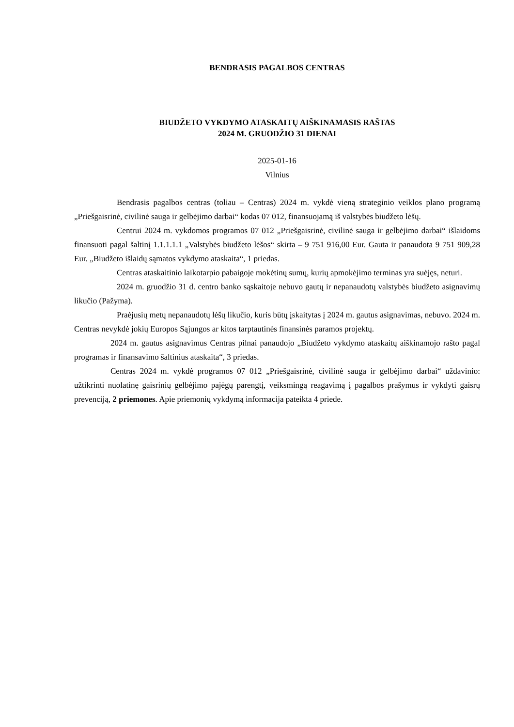BENDRASIS PAGALBOS CENTRAS
BIUDŽETO VYKDYMO ATASKAITŲ AIŠKINAMASIS RAŠTAS
2024 M. GRUODŽIO 31 DIENAI
2025-01-16
Vilnius
Bendrasis pagalbos centras (toliau – Centras) 2024 m. vykdė vieną strateginio veiklos plano programą „Priešgaisrinė, civilinė sauga ir gelbėjimo darbai“ kodas 07 012, finansuojamą iš valstybės biudžeto lėšų.
Centrui 2024 m. vykdomos programos 07 012 „Priešgaisrinė, civilinė sauga ir gelbėjimo darbai“ išlaidoms finansuoti pagal šaltinį 1.1.1.1.1 „Valstybės biudžeto lėšos“ skirta – 9 751 916,00 Eur. Gauta ir panaudota 9 751 909,28 Eur. „Biudžeto išlaidų sąmatos vykdymo ataskaita“, 1 priedas.
Centras ataskaitinio laikotarpio pabaigoje mokėtinų sumų, kurių apmokėjimo terminas yra suėjęs, neturi.
2024 m. gruodžio 31 d. centro banko sąskaitoje nebuvo gautų ir nepanaudotų valstybės biudžeto asignavimų likučio (Pažyma).
Praėjusių metų nepanaudotų lėšų likučio, kuris būtų įskaitytas į 2024 m. gautus asignavimas, nebuvo. 2024 m. Centras nevykdė jokių Europos Sąjungos ar kitos tarptautinės finansinės paramos projektų.
2024 m. gautus asignavimus Centras pilnai panaudojo „Biudžeto vykdymo ataskaitų aiškinamojo rašto pagal programas ir finansavimo šaltinius ataskaita“, 3 priedas.
Centras 2024 m. vykdė programos 07 012 „Priešgaisrinė, civilinė sauga ir gelbėjimo darbai“ uždavinio: užtikrinti nuolatinę gaisrinių gelbėjimo pajėgų parengtį, veiksmingą reagavimą į pagalbos prašymus ir vykdyti gaisrų prevenciją, 2 priemones. Apie priemonių vykdymą informacija pateikta 4 priede.